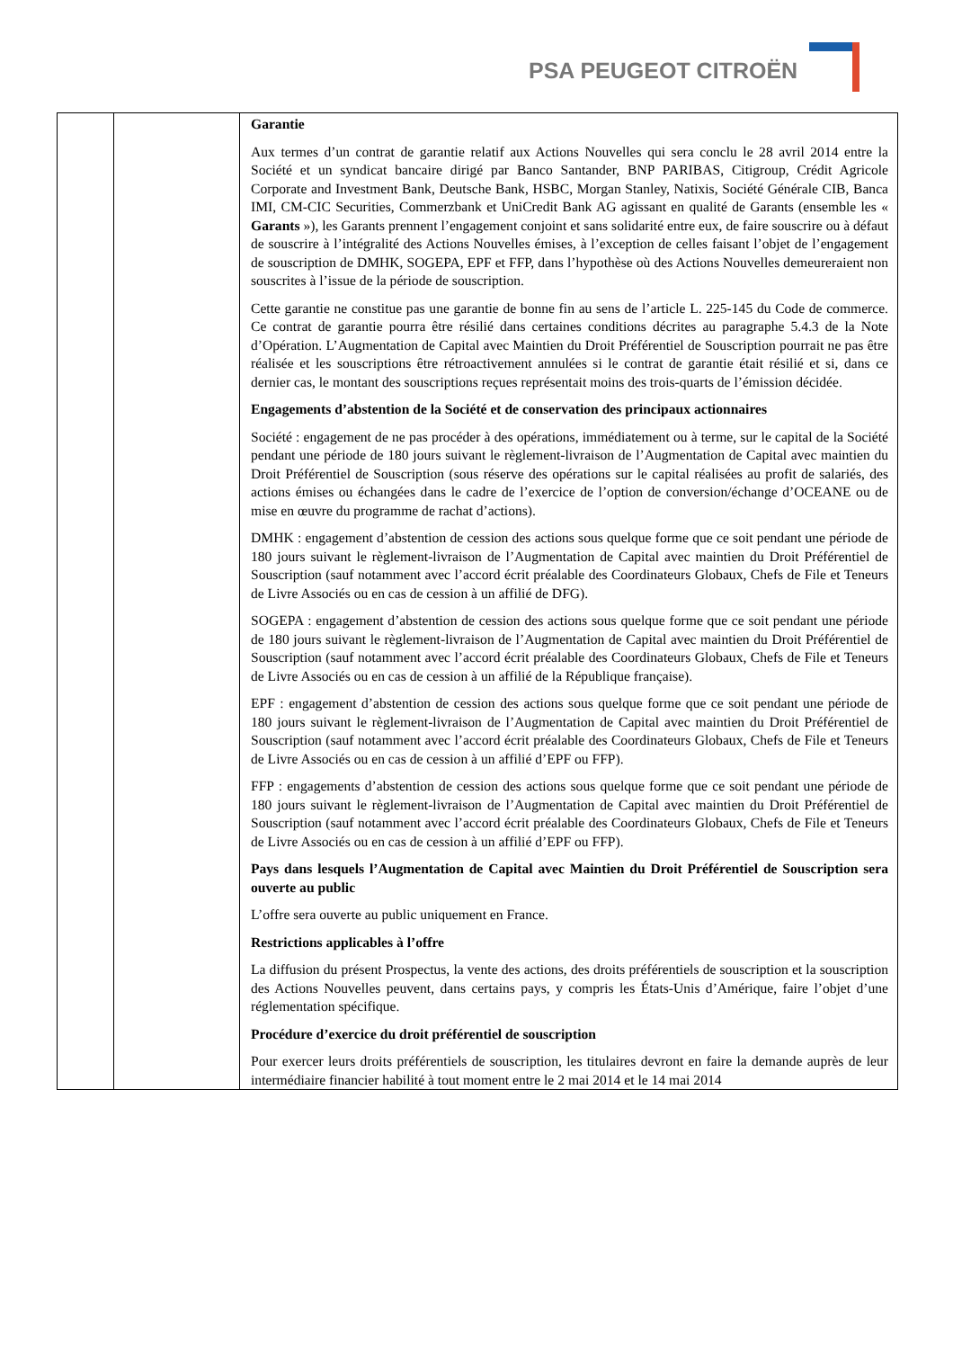PSA PEUGEOT CITROËN
| | | Garantie Aux termes d’un contrat de garantie relatif aux Actions Nouvelles qui sera conclu le 28 avril 2014 entre la Société et un syndicat bancaire dirigé par Banco Santander, BNP PARIBAS, Citigroup, Crédit Agricole Corporate and Investment Bank, Deutsche Bank, HSBC, Morgan Stanley, Natixis, Société Générale CIB, Banca IMI, CM-CIC Securities, Commerzbank et UniCredit Bank AG agissant en qualité de Garants (ensemble les « Garants »), les Garants prennent l’engagement conjoint et sans solidarité entre eux, de faire souscrire ou à défaut de souscrire à l’intégralité des Actions Nouvelles émises, à l’exception de celles faisant l’objet de l’engagement de souscription de DMHK, SOGEPA, EPF et FFP, dans l’hypothèse où des Actions Nouvelles demeureraient non souscrites à l’issue de la période de souscription. Cette garantie ne constitue pas une garantie de bonne fin au sens de l’article L. 225-145 du Code de commerce. Ce contrat de garantie pourra être résilié dans certaines conditions décrites au paragraphe 5.4.3 de la Note d’Opération. L’Augmentation de Capital avec Maintien du Droit Préférentiel de Souscription pourrait ne pas être réalisée et les souscriptions être rétroactivement annulées si le contrat de garantie était résilié et si, dans ce dernier cas, le montant des souscriptions reçues représentait moins des trois-quarts de l’émission décidée. Engagements d’abstention de la Société et de conservation des principaux actionnaires Société : engagement de ne pas procéder à des opérations, immédiatement ou à terme, sur le capital de la Société pendant une période de 180 jours suivant le règlement-livraison de l’Augmentation de Capital avec maintien du Droit Préférentiel de Souscription (sous réserve des opérations sur le capital réalisées au profit de salariés, des actions émises ou échangées dans le cadre de l’exercice de l’option de conversion/échange d’OCEANE ou de mise en œuvre du programme de rachat d’actions). DMHK : engagement d’abstention de cession des actions sous quelque forme que ce soit pendant une période de 180 jours suivant le règlement-livraison de l’Augmentation de Capital avec maintien du Droit Préférentiel de Souscription (sauf notamment avec l’accord écrit préalable des Coordinateurs Globaux, Chefs de File et Teneurs de Livre Associés ou en cas de cession à un affilié de DFG). SOGEPA : engagement d’abstention de cession des actions sous quelque forme que ce soit pendant une période de 180 jours suivant le règlement-livraison de l’Augmentation de Capital avec maintien du Droit Préférentiel de Souscription (sauf notamment avec l’accord écrit préalable des Coordinateurs Globaux, Chefs de File et Teneurs de Livre Associés ou en cas de cession à un affilié de la République française). EPF : engagement d’abstention de cession des actions sous quelque forme que ce soit pendant une période de 180 jours suivant le règlement-livraison de l’Augmentation de Capital avec maintien du Droit Préférentiel de Souscription (sauf notamment avec l’accord écrit préalable des Coordinateurs Globaux, Chefs de File et Teneurs de Livre Associés ou en cas de cession à un affilié d’EPF ou FFP). FFP : engagements d’abstention de cession des actions sous quelque forme que ce soit pendant une période de 180 jours suivant le règlement-livraison de l’Augmentation de Capital avec maintien du Droit Préférentiel de Souscription (sauf notamment avec l’accord écrit préalable des Coordinateurs Globaux, Chefs de File et Teneurs de Livre Associés ou en cas de cession à un affilié d’EPF ou FFP). Pays dans lesquels l’Augmentation de Capital avec Maintien du Droit Préférentiel de Souscription sera ouverte au public L’offre sera ouverte au public uniquement en France. Restrictions applicables à l’offre La diffusion du présent Prospectus, la vente des actions, des droits préférentiels de souscription et la souscription des Actions Nouvelles peuvent, dans certains pays, y compris les États-Unis d’Amérique, faire l’objet d’une réglementation spécifique. Procédure d’exercice du droit préférentiel de souscription Pour exercer leurs droits préférentiels de souscription, les titulaires devront en faire la demande auprès de leur intermédiaire financier habilité à tout moment entre le 2 mai 2014 et le 14 mai 2014 |